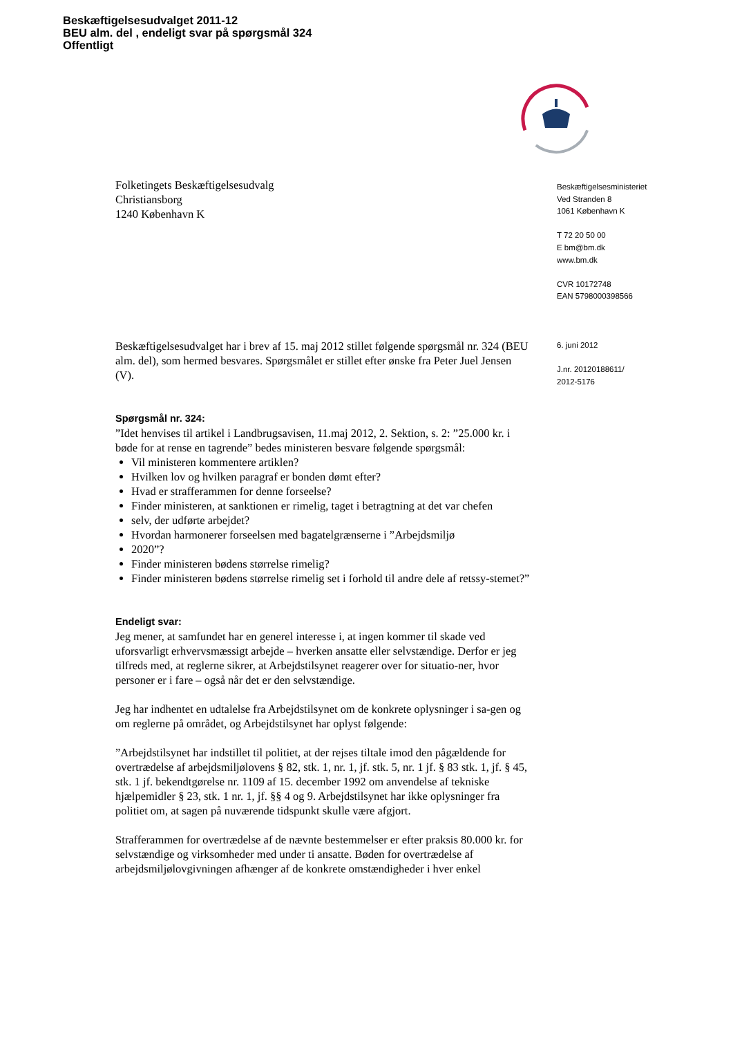Beskæftigelsesudvalget 2011-12
BEU alm. del , endeligt svar på spørgsmål 324
Offentligt
Folketingets Beskæftigelsesudvalg
Christiansborg
1240 København K
Beskæftigelsesudvalget har i brev af 15. maj 2012 stillet følgende spørgsmål nr. 324 (BEU alm. del), som hermed besvares. Spørgsmålet er stillet efter ønske fra Peter Juel Jensen (V).
Spørgsmål nr. 324:
”Idet henvises til artikel i Landbrugsavisen, 11.maj 2012, 2. Sektion, s. 2: ”25.000 kr. i bøde for at rense en tagrende” bedes ministeren besvare følgende spørgsmål:
Vil ministeren kommentere artiklen?
Hvilken lov og hvilken paragraf er bonden dømt efter?
Hvad er strafferammen for denne forseelse?
Finder ministeren, at sanktionen er rimelig, taget i betragtning at det var chefen
selv, der udførte arbejdet?
Hvordan harmonerer forseelsen med bagatelgrænserne i ”Arbejdsmiljø
2020”?
Finder ministeren bødens størrelse rimelig?
Finder ministeren bødens størrelse rimelig set i forhold til andre dele af retssy-stemet?”
Endeligt svar:
Jeg mener, at samfundet har en generel interesse i, at ingen kommer til skade ved uforsvarligt erhvervsmæssigt arbejde – hverken ansatte eller selvstændige. Derfor er jeg tilfreds med, at reglerne sikrer, at Arbejdstilsynet reagerer over for situatio-ner, hvor personer er i fare – også når det er den selvstændige.
Jeg har indhentet en udtalelse fra Arbejdstilsynet om de konkrete oplysninger i sa-gen og om reglerne på området, og Arbejdstilsynet har oplyst følgende:
”Arbejdstilsynet har indstillet til politiet, at der rejses tiltale imod den pågældende for overtrædelse af arbejdsmiljølovens § 82, stk. 1, nr. 1, jf. stk. 5, nr. 1 jf. § 83 stk. 1, jf. § 45, stk. 1 jf. bekendtgørelse nr. 1109 af 15. december 1992 om anvendelse af tekniske hjælpemidler § 23, stk. 1 nr. 1, jf. §§ 4 og 9. Arbejdstilsynet har ikke oplysninger fra politiet om, at sagen på nuværende tidspunkt skulle være afgjort.
Strafferammen for overtrædelse af de nævnte bestemmelser er efter praksis 80.000 kr. for selvstændige og virksomheder med under ti ansatte. Bøden for overtrædelse af arbejdsmiljølovgivningen afhænger af de konkrete omstændigheder i hver enkel
Beskæftigelsesministeriet
Ved Stranden 8
1061 København K
T 72 20 50 00
E bm@bm.dk
www.bm.dk
CVR 10172748
EAN 5798000398566
6. juni 2012
J.nr. 20120188611/
2012-5176